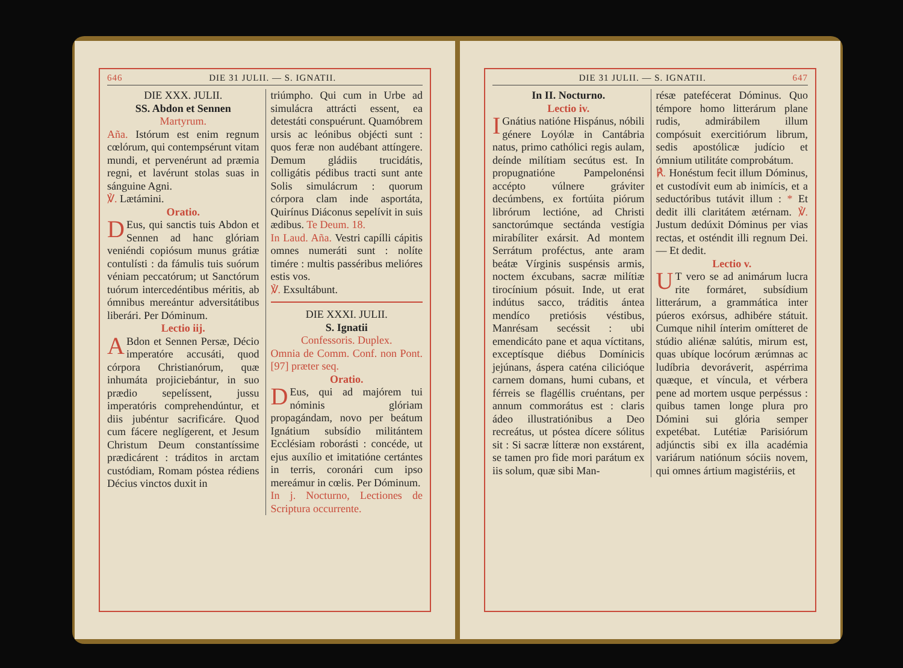646 DIE 31 JULII. — S. IGNATII.
DIE XXX. JULII.
SS. Abdon et Sennen
Martyrum.
Aña. Istórum est enim regnum cœlórum, qui contempsérunt vitam mundi, et pervenérunt ad præmia regni, et lavérunt stolas suas in sánguine Agni.
℣. Lætámini.
Oratio.
DEus, qui sanctis tuis Abdon et Sennen ad hanc glóriam veniéndi copiósum munus grátiæ contulísti : da fámulis tuis suórum véniam peccatórum; ut Sanctórum tuórum intercedéntibus méritis, ab ómnibus mereántur adversitátibus liberári. Per Dóminum.
Lectio iij.
ABdon et Sennen Persæ, Décio imperatóre accusáti, quod córpora Christianórum, quæ inhumáta projiciebántur, in suo prædio sepelíssent, jussu imperatóris comprehendúntur, et diis jubéntur sacrificáre. Quod cum fácere neglígerent, et Jesum Christum Deum constantíssime prædicárent : tráditos in arctam custódiam, Romam póstea rédiens Décius vinctos duxit in
triúmpho. Qui cum in Urbe ad simulácra attrácti essent, ea detestáti conspuérunt. Quamóbrem ursis ac leónibus objécti sunt : quos feræ non audébant attíngere. Demum gládiis trucidátis, colligátis pédibus tracti sunt ante Solis simulácrum : quorum córpora clam inde asportáta, Quirínus Diáconus sepelívit in suis ædibus. Te Deum. 18.
In Laud. Aña. Vestri capílli cápitis omnes numeráti sunt : nolíte timére : multis passéribus melióres estis vos.
℣. Exsultábunt.
DIE XXXI. JULII.
S. Ignatii
Confessoris. Duplex.
Omnia de Comm. Conf. non Pont. [97] præter seq.
Oratio.
DEus, qui ad majórem tui nóminis glóriam propagándam, novo per beátum Ignátium subsídio militántem Ecclésiam roborásti : concéde, ut ejus auxílio et imitatióne certántes in terris, coronári cum ipso mereámur in cœlis. Per Dóminum.
In j. Nocturno, Lectiones de Scriptura occurrente.
DIE 31 JULII. — S. IGNATII. 647
In II. Nocturno.
Lectio iv.
IGnátius natióne Hispánus, nóbili génere Loyólæ in Cantábria natus, primo cathólici regis aulam, deínde milítiam secútus est. In propugnatióne Pampelonénsi accépto vúlnere gráviter decúmbens, ex fortúita piórum librórum lectióne, ad Christi sanctorúmque sectánda vestígia mirabíliter exársit. Ad montem Serrátum proféctus, ante aram beátæ Vírginis suspénsis armis, noctem éxcubans, sacræ milítiæ tirocínium pósuit. Inde, ut erat indútus sacco, tráditis ántea mendíco pretiósis véstibus, Manrésam secéssit : ubi emendicáto pane et aqua víctitans, exceptísque diébus Domínicis jejúnans, áspera caténa cilicióque carnem domans, humi cubans, et férreis se flagéllis cruéntans, per annum commorátus est : claris ádeo illustratiónibus a Deo recreátus, ut póstea dícere sólitus sit : Si sacræ lítteræ non exstárent, se tamen pro fide mori parátum ex iis solum, quæ sibi Man-
résæ patefécerat Dóminus. Quo témpore homo litterárum plane rudis, admirábilem illum compósuit exercitiórum librum, sedis apostólicæ judício et ómnium utilitáte comprobátum.
℟. Honéstum fecit illum Dóminus, et custodívit eum ab inimícis, et a seductóribus tutávit illum : * Et dedit illi claritátem ætérnam. ℣. Justum dedúxit Dóminus per vias rectas, et osténdit illi regnum Dei. — Et dedit.
Lectio v.
UT vero se ad animárum lucra rite formáret, subsídium litterárum, a grammática inter púeros exórsus, adhibére státuit. Cumque nihil ínterim omítteret de stúdio aliénæ salútis, mirum est, quas ubíque locórum ærúmnas ac ludíbria devoráverit, aspérrima quæque, et víncula, et vérbera pene ad mortem usque perpéssus : quibus tamen longe plura pro Dómini sui glória semper expetébat. Lutétiæ Parisiórum adjúnctis sibi ex illa académia variárum natiónum sóciis novem, qui omnes ártium magistériis, et